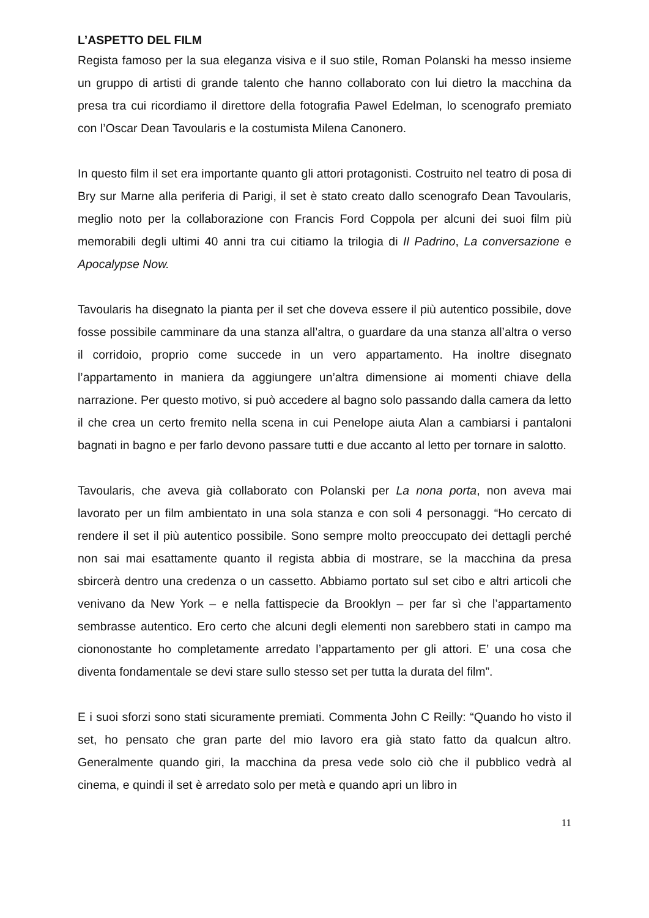L’ASPETTO DEL FILM
Regista famoso per la sua eleganza visiva e il suo stile, Roman Polanski ha messo insieme un gruppo di artisti di grande talento che hanno collaborato con lui dietro la macchina da presa tra cui ricordiamo il direttore della fotografia Pawel Edelman, lo scenografo premiato con l’Oscar Dean Tavoularis e la costumista Milena Canonero.
In questo film il set era importante quanto gli attori protagonisti. Costruito nel teatro di posa di Bry sur Marne alla periferia di Parigi, il set è stato creato dallo scenografo Dean Tavoularis, meglio noto per la collaborazione con Francis Ford Coppola per alcuni dei suoi film più memorabili degli ultimi 40 anni tra cui citiamo la trilogia di Il Padrino, La conversazione e Apocalypse Now.
Tavoularis ha disegnato la pianta per il set che doveva essere il più autentico possibile, dove fosse possibile camminare da una stanza all’altra, o guardare da una stanza all’altra o verso il corridoio, proprio come succede in un vero appartamento. Ha inoltre disegnato l’appartamento in maniera da aggiungere un’altra dimensione ai momenti chiave della narrazione. Per questo motivo, si può accedere al bagno solo passando dalla camera da letto il che crea un certo fremito nella scena in cui Penelope aiuta Alan a cambiarsi i pantaloni bagnati in bagno e per farlo devono passare tutti e due accanto al letto per tornare in salotto.
Tavoularis, che aveva già collaborato con Polanski per La nona porta, non aveva mai lavorato per un film ambientato in una sola stanza e con soli 4 personaggi. “Ho cercato di rendere il set il più autentico possibile. Sono sempre molto preoccupato dei dettagli perché non sai mai esattamente quanto il regista abbia di mostrare, se la macchina da presa sbircerà dentro una credenza o un cassetto. Abbiamo portato sul set cibo e altri articoli che venivano da New York – e nella fattispecie da Brooklyn – per far sì che l’appartamento sembrasse autentico. Ero certo che alcuni degli elementi non sarebbero stati in campo ma ciononostante ho completamente arredato l’appartamento per gli attori. E’ una cosa che diventa fondamentale se devi stare sullo stesso set per tutta la durata del film”.
E i suoi sforzi sono stati sicuramente premiati. Commenta John C Reilly: “Quando ho visto il set, ho pensato che gran parte del mio lavoro era già stato fatto da qualcun altro. Generalmente quando giri, la macchina da presa vede solo ciò che il pubblico vedrà al cinema, e quindi il set è arredato solo per metà e quando apri un libro in
11